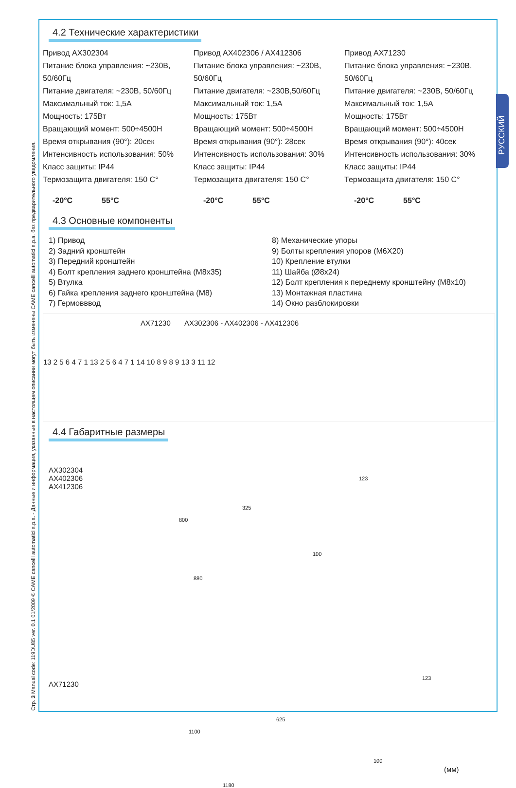Стр. 3 Manual code: 119DU85 ver. 0.1 01/2009 © CAME cancelli automatici s.p.a. - Данные и информация, указанные в настоящем описании могут быть изменены CAME cancelli automatici s.p.a. без предварительного уведомления.
РУССКИЙ
4.2 Технические характеристики
Привод AX302304
Питание блока управления: ~230В, 50/60Гц
Питание двигателя: ~230В, 50/60Гц
Максимальный ток: 1,5А
Мощность: 175Вт
Вращающий момент: 500÷4500Н
Время открывания (90°): 20сек
Интенсивность использования: 50%
Класс защиты: IP44
Термозащита двигателя: 150 С°
Привод AX402306 / AX412306
Питание блока управления: ~230В, 50/60Гц
Питание двигателя: ~230В,50/60Гц
Максимальный ток: 1,5А
Мощность: 175Вт
Вращающий момент: 500÷4500Н
Время открывания (90°): 28сек
Интенсивность использования: 30%
Класс защиты: IP44
Термозащита двигателя: 150 С°
Привод AX71230
Питание блока управления: ~230В, 50/60Гц
Питание двигателя: ~230В, 50/60Гц
Максимальный ток: 1,5А
Мощность: 175Вт
Вращающий момент: 500÷4500Н
Время открывания (90°): 40сек
Интенсивность использования: 30%
Класс защиты: IP44
Термозащита двигателя: 150 С°
-20°C 55°C -20°C 55°C -20°C 55°C
4.3 Основные компоненты
1) Привод
2) Задний кронштейн
3) Передний кронштейн
4) Болт крепления заднего кронштейна (M8x35)
5) Втулка
6) Гайка крепления заднего кронштейна (M8)
7) Гермовввод
8) Механические упоры
9) Болты крепления упоров (M6X20)
10) Крепление втулки
11) Шайба (Ø8x24)
12) Болт крепления к переднему кронштейну (M8x10)
13) Монтажная пластина
14) Окно разблокировки
AX71230 AX302306 - AX402306 - AX412306
13 2 5 6 4 7 1 13 2 5 6 4 7 1 14 10 8 9 8 9 13 3 11 12
4.4 Габаритные размеры
AX302304
AX402306
AX412306
325
800
123
100
880
AX71230
123
625
1100
100
(мм)
1180